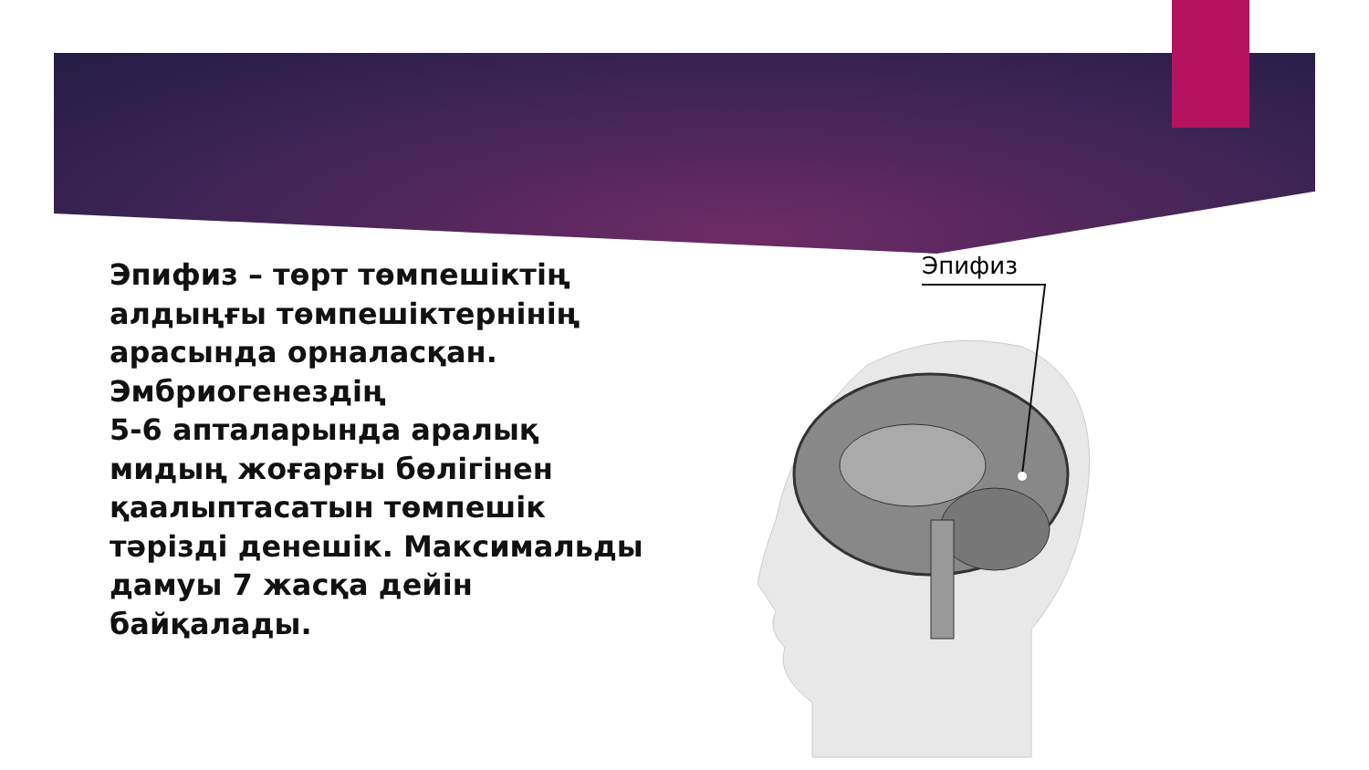Эпифиз – төрт төмпешіктің алдыңғы төмпешіктернінің арасында орналасқан. Эмбриогенездің
5-6 апталарында аралық мидың жоғарғы бөлігінен қаалыптасатын төмпешік тәрізді денешік. Максимальды дамуы 7 жасқа дейін байқалады.
Эпифиз